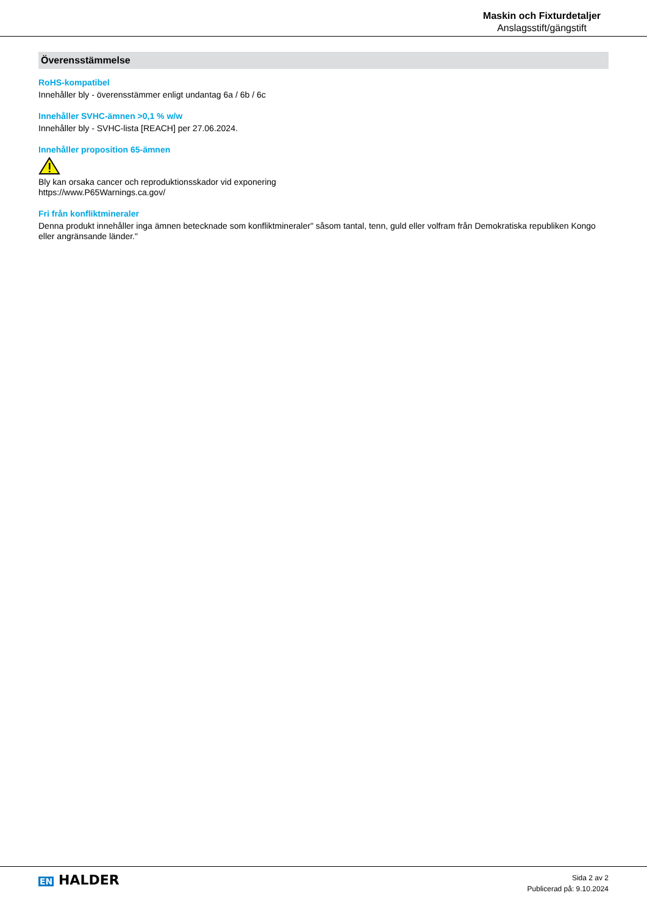Maskin och Fixturdetaljer
Anslagsstift/gängstift
Överensstämmelse
RoHS-kompatibel
Innehåller bly - överensstämmer enligt undantag 6a / 6b / 6c
Innehåller SVHC-ämnen >0,1 % w/w
Innehåller bly - SVHC-lista [REACH] per 27.06.2024.
Innehåller proposition 65-ämnen
Bly kan orsaka cancer och reproduktionsskador vid exponering
https://www.P65Warnings.ca.gov/
Fri från konfliktmineraler
Denna produkt innehåller inga ämnen betecknade som konfliktmineraler" såsom tantal, tenn, guld eller volfram från Demokratiska republiken Kongo eller angränsande länder."
EN HALDER
Sida 2 av 2
Publicerad på: 9.10.2024